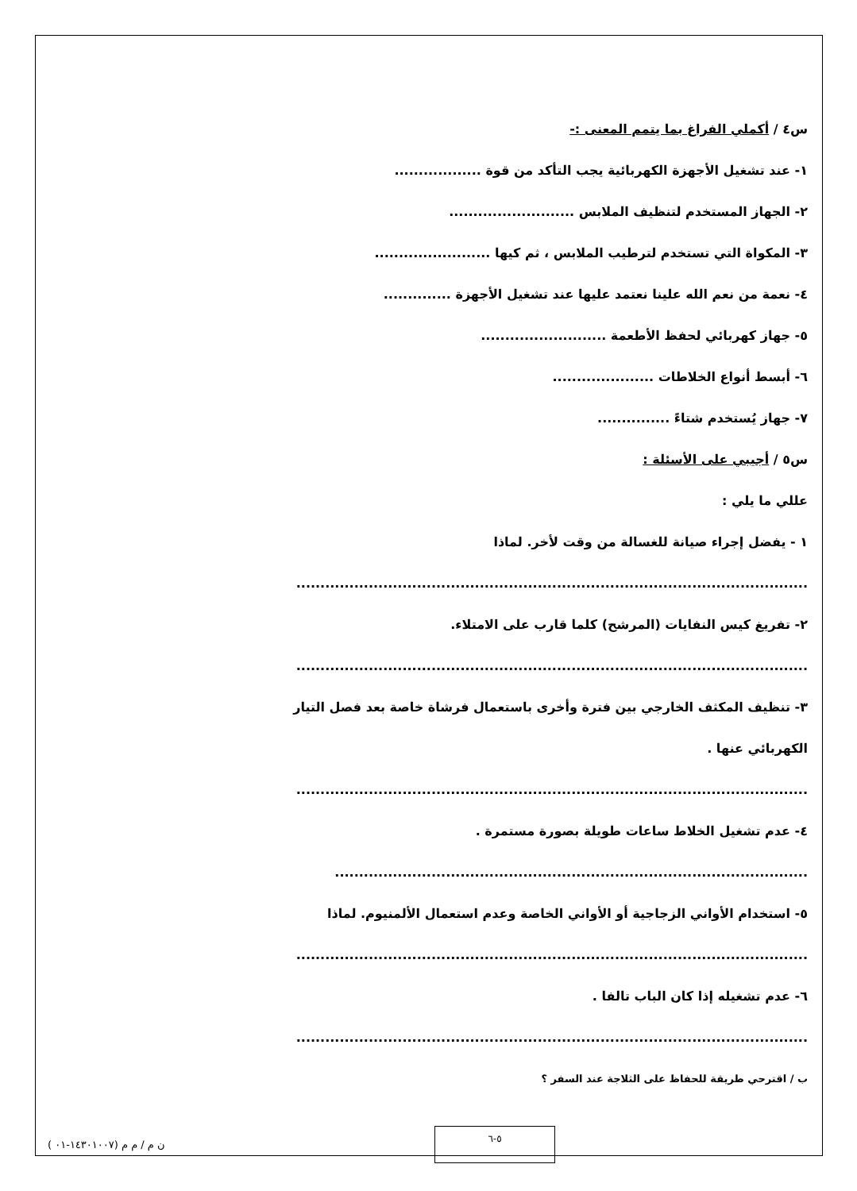س٤ / أكملي الفراغ بما يتمم المعنى :-
١- عند تشغيل الأجهزة الكهربائية يجب التأكد من قوة ..................
٢- الجهاز المستخدم لتنظيف الملابس ..........................
٣- المكواة التي تستخدم لترطيب الملابس ، ثم كيها ........................
٤- نعمة من نعم الله علينا نعتمد عليها عند تشغيل الأجهزة ..............
٥- جهاز كهربائي لحفظ الأطعمة ..........................
٦- أبسط أنواع الخلاطات .....................
٧- جهاز يُستخدم شتاءً ...............
س٥ / أجيبي على الأسئلة :
عللي ما يلي :
١ - يفضل إجراء صيانة للغسالة من وقت لأخر. لماذا
..........................................................................................................
٢- تفريغ كيس النفايات (المرشح) كلما قارب على الامتلاء.
..........................................................................................................
٣- تنظيف المكثف الخارجي بين فترة وأخرى باستعمال فرشاة خاصة بعد فصل التيار
الكهربائي عنها .
..........................................................................................................
٤- عدم تشغيل الخلاط ساعات طويلة بصورة مستمرة .
..................................................................................................
٥- استخدام الأواني الزجاجية أو الأواني الخاصة وعدم استعمال الألمنيوم. لماذا
..........................................................................................................
٦- عدم تشغيله إذا كان الباب تالفا .
..........................................................................................................
ب / اقترحي طريقة للحفاظ على الثلاجة عند السفر ؟
ن م / م م (١٤٣٠١٠٠٧-٠١ )
٥-٦